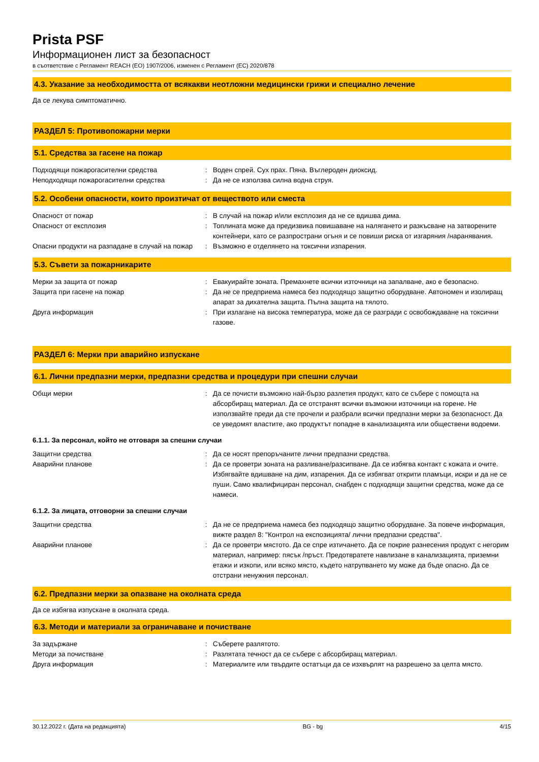Prista PSF
Информационен лист за безопасност
в съответствие с Регламент REACH (ЕО) 1907/2006, изменен с Регламент (ЕС) 2020/878
4.3. Указание за необходимостта от всякакви неотложни медицински грижи и специално лечение
Да се лекува симптоматично.
РАЗДЕЛ 5: Противопожарни мерки
5.1. Средства за гасене на пожар
Подходящи пожарогасителни средства : Воден спрей. Сух прах. Пяна. Въглероден диоксид.
Неподходящи пожарогасителни средства : Да не се използва силна водна струя.
5.2. Особени опасности, които произтичат от веществото или сместа
Опасност от пожар : В случай на пожар и/или експлозия да не се вдишва дима.
Опасност от експлозия : Топлината може да предизвика повишаване на налягането и разкъсване на затворените контейнери, като се разпространи огъня и се повиши риска от изгаряния /наранявания.
Опасни продукти на разпадане в случай на пожар
: Възможно е отделянето на токсични изпарения.
5.3. Съвети за пожарникарите
Мерки за защита от пожар : Евакуирайте зоната. Премахнете всички източници на запалване, ако е безопасно.
Защита при гасене на пожар : Да не се предприема намеса без подходящо защитно оборудване. Автономен и изолиращ апарат за дихателна защита. Пълна защита на тялото.
Друга информация : При излагане на висока температура, може да се разгради с освобождаване на токсични газове.
РАЗДЕЛ 6: Мерки при аварийно изпускане
6.1. Лични предпазни мерки, предпазни средства и процедури при спешни случаи
Общи мерки : Да се почисти възможно най-бързо разлетия продукт, като се събере с помощта на абсорбиращ материал. Да се отстранят всички възможни източници на горене. Не използвайте преди да сте прочели и разбрали всички предпазни мерки за безопасност. Да се уведомят властите, ако продуктът попадне в канализацията или обществени водоеми.
6.1.1. За персонал, който не отговаря за спешни случаи
Защитни средства : Да се носят препоръчаните лични предпазни средства.
Аварийни планове : Да се проветри зоната на разливане/разсипване. Да се избягва контакт с кожата и очите. Избягвайте вдишване на дим, изпарения. Да се избягват открити пламъци, искри и да не се пуши. Само квалифициран персонал, снабден с подходящи защитни средства, може да се намеси.
6.1.2. За лицата, отговорни за спешни случаи
Защитни средства : Да не се предприема намеса без подходящо защитно оборудване. За повече информация, вижте раздел 8: "Контрол на експозицията/ лични предпазни средства".
Аварийни планове : Да се проветри мястото. Да се спре изтичането. Да се покрие разнесения продукт с негорим материал, например: пясък /пръст. Предотвратете навлизане в канализацията, приземни етажи и изкопи, или всяко място, където натрупването му може да бъде опасно. Да се отстрани ненужния персонал.
6.2. Предпазни мерки за опазване на околната среда
Да се избягва изпускане в околната среда.
6.3. Методи и материали за ограничаване и почистване
За задържане : Съберете разлятото.
Методи за почистване : Разлятата течност да се събере с абсорбиращ материал.
Друга информация : Материалите или твърдите остатъци да се изхвърлят на разрешено за целта място.
30.12.2022 г. (Дата на редакцията) BG - bg 4/15